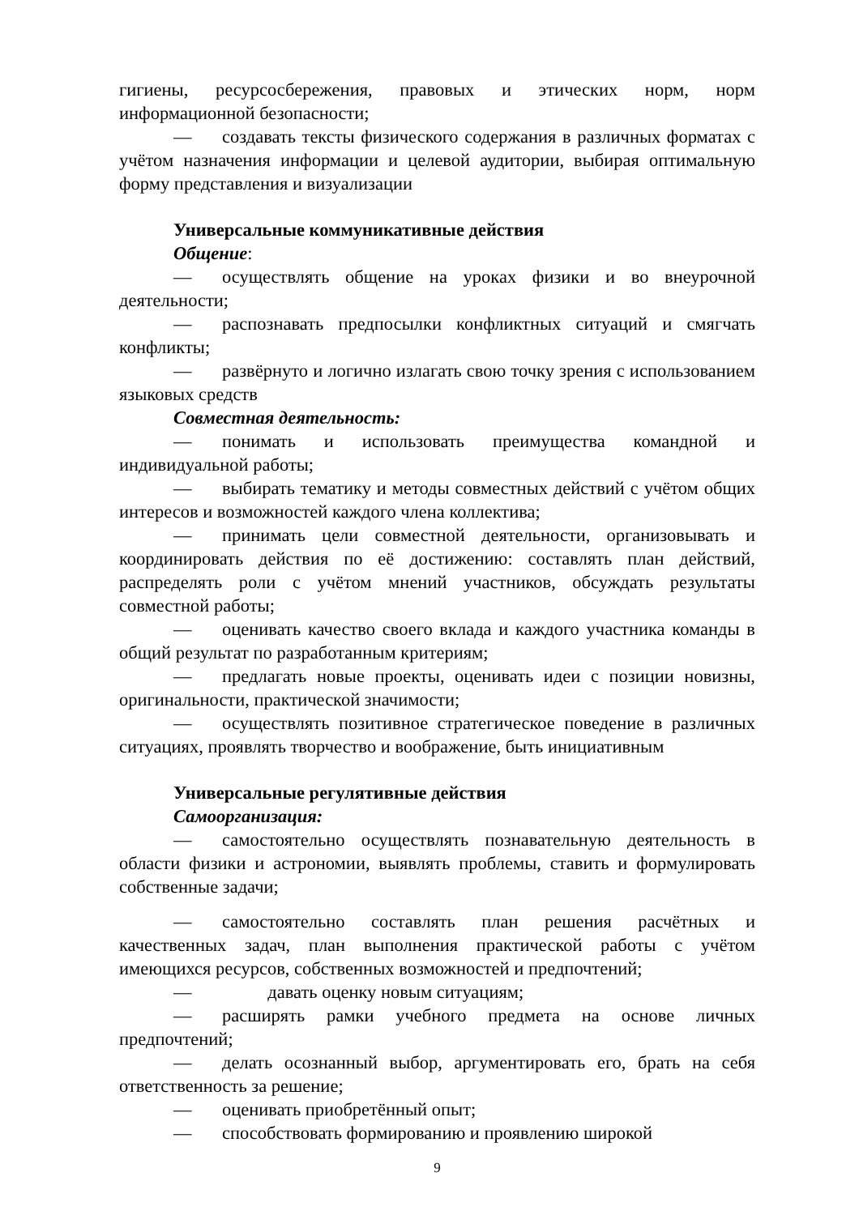гигиены, ресурсосбережения, правовых и этических норм, норм информационной безопасности;
— создавать тексты физического содержания в различных форматах с учётом назначения информации и целевой аудитории, выбирая оптимальную форму представления и визуализации
Универсальные коммуникативные действия
Общение:
— осуществлять общение на уроках физики и во внеурочной деятельности;
— распознавать предпосылки конфликтных ситуаций и смягчать конфликты;
— развёрнуто и логично излагать свою точку зрения с использованием языковых средств
Совместная деятельность:
— понимать и использовать преимущества командной и индивидуальной работы;
— выбирать тематику и методы совместных действий с учётом общих интересов и возможностей каждого члена коллектива;
— принимать цели совместной деятельности, организовывать и координировать действия по её достижению: составлять план действий, распределять роли с учётом мнений участников, обсуждать результаты совместной работы;
— оценивать качество своего вклада и каждого участника команды в общий результат по разработанным критериям;
— предлагать новые проекты, оценивать идеи с позиции новизны, оригинальности, практической значимости;
— осуществлять позитивное стратегическое поведение в различных ситуациях, проявлять творчество и воображение, быть инициативным
Универсальные регулятивные действия
Самоорганизация:
— самостоятельно осуществлять познавательную деятельность в области физики и астрономии, выявлять проблемы, ставить и формулировать собственные задачи;
— самостоятельно составлять план решения расчётных и качественных задач, план выполнения практической работы с учётом имеющихся ресурсов, собственных возможностей и предпочтений;
— давать оценку новым ситуациям;
— расширять рамки учебного предмета на основе личных предпочтений;
— делать осознанный выбор, аргументировать его, брать на себя ответственность за решение;
— оценивать приобретённый опыт;
— способствовать формированию и проявлению широкой
9